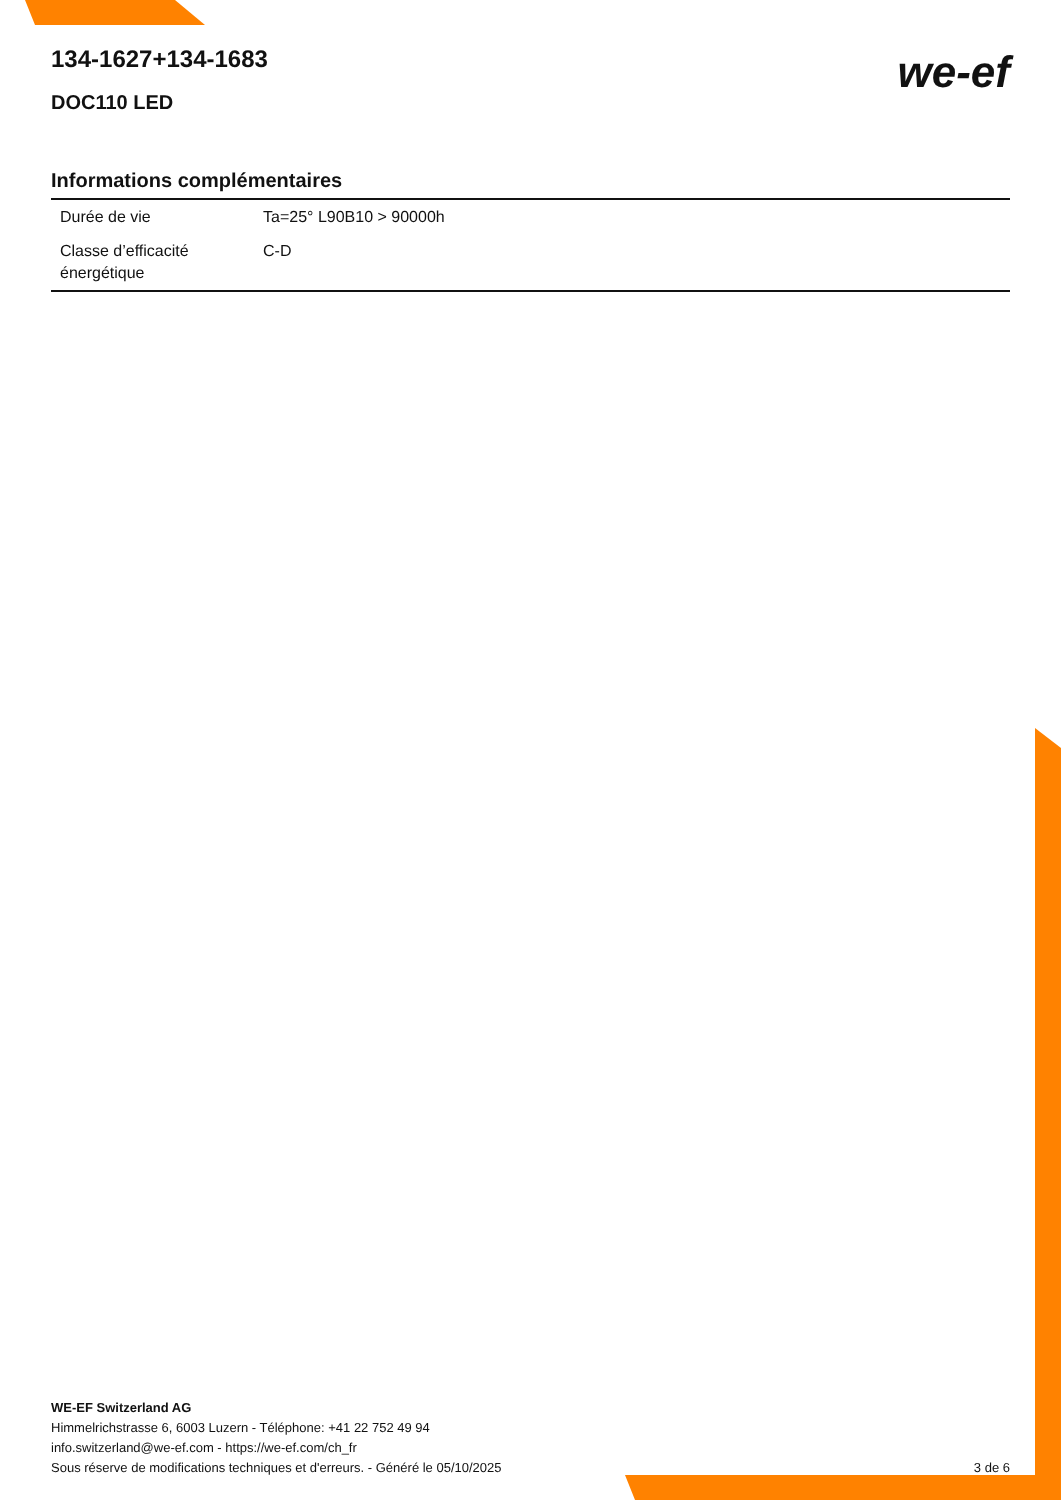134-1627+134-1683
DOC110 LED
we-ef
Informations complémentaires
| Durée de vie | Ta=25° L90B10 > 90000h |
| Classe d’efficacité énergétique | C-D |
WE-EF Switzerland AG
Himmelrichstrasse 6, 6003 Luzern - Téléphone: +41 22 752 49 94
info.switzerland@we-ef.com - https://we-ef.com/ch_fr
3 de 6 Sous réserve de modifications techniques et d'erreurs. - Généré le 05/10/2025